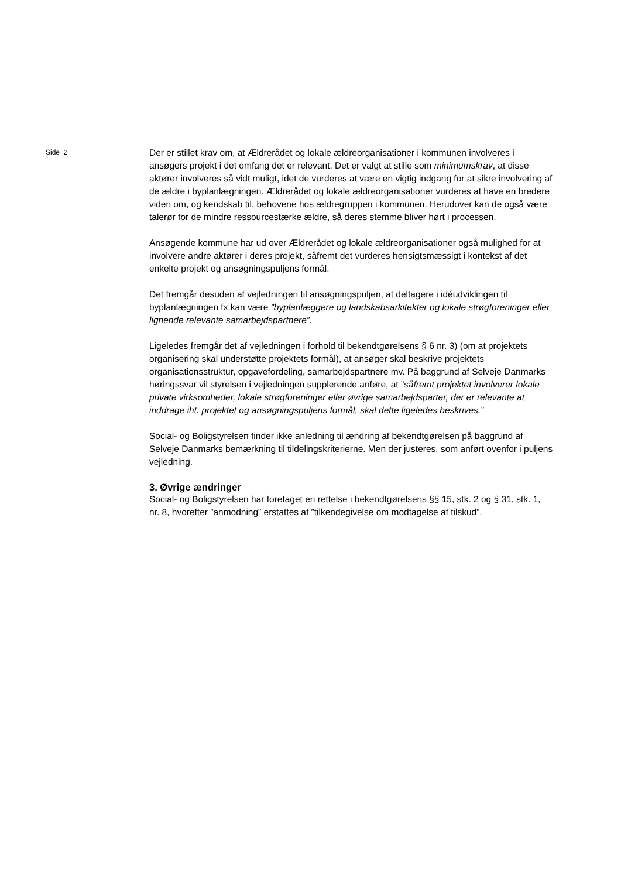Side 2
Der er stillet krav om, at Ældrerådet og lokale ældreorganisationer i kommunen involveres i ansøgers projekt i det omfang det er relevant. Det er valgt at stille som minimumskrav, at disse aktører involveres så vidt muligt, idet de vurderes at være en vigtig indgang for at sikre involvering af de ældre i byplanlægningen. Ældrerådet og lokale ældreorganisationer vurderes at have en bredere viden om, og kendskab til, behovene hos ældregruppen i kommunen. Herudover kan de også være talerør for de mindre ressourcestærke ældre, så deres stemme bliver hørt i processen.
Ansøgende kommune har ud over Ældrerådet og lokale ældreorganisationer også mulighed for at involvere andre aktører i deres projekt, såfremt det vurderes hensigtsmæssigt i kontekst af det enkelte projekt og ansøgningspuljens formål.
Det fremgår desuden af vejledningen til ansøgningspuljen, at deltagere i idéudviklingen til byplanlægningen fx kan være ”byplanlæggere og landskabsarkitekter og lokale strøgforeninger eller lignende relevante samarbejdspartnere”.
Ligeledes fremgår det af vejledningen i forhold til bekendtgørelsens § 6 nr. 3) (om at projektets organisering skal understøtte projektets formål), at ansøger skal beskrive projektets organisationsstruktur, opgavefordeling, samarbejdspartnere mv. På baggrund af Selveje Danmarks høringssvar vil styrelsen i vejledningen supplerende anføre, at ”såfremt projektet involverer lokale private virksomheder, lokale strøgforeninger eller øvrige samarbejdsparter, der er relevante at inddrage iht. projektet og ansøgningspuljens formål, skal dette ligeledes beskrives.”
Social- og Boligstyrelsen finder ikke anledning til ændring af bekendtgørelsen på baggrund af Selveje Danmarks bemærkning til tildelingskriterierne. Men der justeres, som anført ovenfor i puljens vejledning.
3. Øvrige ændringer
Social- og Boligstyrelsen har foretaget en rettelse i bekendtgørelsens §§ 15, stk. 2 og § 31, stk. 1, nr. 8, hvorefter ”anmodning” erstattes af ”tilkendegivelse om modtagelse af tilskud”.